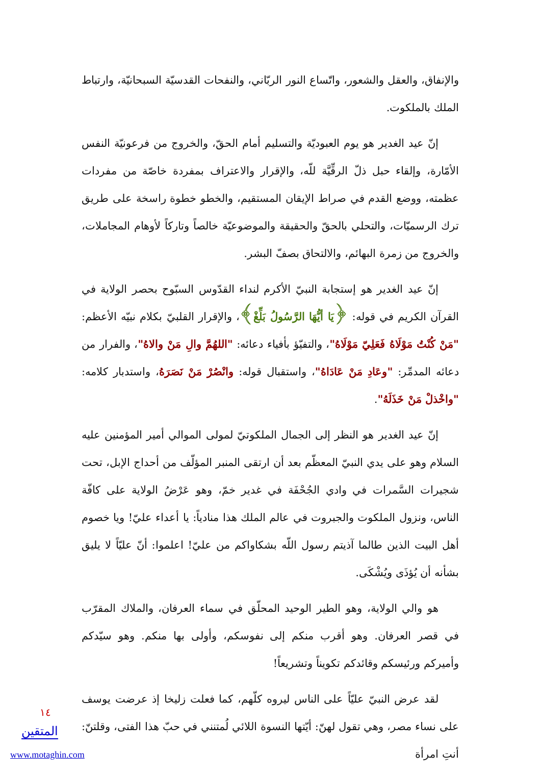والإنفاق، والعقل والشعور، واتّساع النور الربّاني، والنفحات القدسيّة السبحانيّة، وارتباط الملك بالملكوت.
إنّ عيد الغدير هو يوم العبوديّة والتسليم أمام الحقّ، والخروج من فرعونيّة النفس الأمّارة، وإلقاء حبل ذلّ الرقِّيَّة للّه، والإقرار والاعتراف بمفردة خاصّة من مفردات عظمته، ووضع القدم في صراط الإيقان المستقيم، والخطو خطوة راسخة على طريق ترك الرسميّات، والتحلي بالحقّ والحقيقة والموضوعيّة خالصاً وتاركاً لأوهام المجاملات، والخروج من زمرة البهائم، والالتحاق بصفّ البشر.
إنّ عيد الغدير هو إستجابة النبيّ الأكرم لنداء القدّوس السبّوح بحصر الولاية في القرآن الكريم في قوله: ﴿يَا أيُّهَا الرَّسُولُ بَلِّغْ﴾، والإقرار القلبيّ بكلام نبيّه الأعظم: "مَنْ كُنْتُ مَوْلَاهُ فَعَلِيّ مَوْلَاهُ"، والتفيّؤ بأفياء دعائه: "اللهُمَّ والِ مَنْ والاهُ"، والفرار من دعائه المدمِّر: "وعَادِ مَنْ عَادَاهُ"، واستقبال قوله: وانْصُرْ مَنْ نَصَرَهُ، واستدبار كلامه: "واخْذلْ مَنْ خَذَلَهُ".
إنّ عيد الغدير هو النظر إلى الجمال الملكوتيّ لمولى الموالي أمير المؤمنين عليه السلام وهو على يدي النبيّ المعظّم بعد أن ارتقى المنبر المؤلّف من أحداج الإبل، تحت شجيرات السَّمرات في وادي الجُحْفَة في غدير خمّ، وهو عَرْضُ الولاية على كافّة الناس، ونزول الملكوت والجبروت في عالم الملك هذا منادياً: يا أعداء عليّ! ويا خصوم أهل البيت الذين طالما آذيتم رسول اللّه بشكاواكم من عليّ! اعلموا: أنّ عليّاً لا يليق بشأنه أن يُؤذَى ويُشْكَى.
هو والي الولاية، وهو الطير الوحيد المحلّق في سماء العرفان، والملاك المقرّب في قصر العرفان. وهو أقرب منكم إلى نفوسكم، وأولى بها منكم. وهو سيّدكم وأميركم ورئيسكم وقائدكم تكويناً وتشريعاً!
لقد عرض النبيّ عليّاً على الناس ليروه كلّهم، كما فعلت زليخا إذ عرضت يوسف على نساء مصر، وهي تقول لهنّ: أيّتها النسوة اللائي لُمتنني في حبّ هذا الفتى، وقلتنّ: أنتِ امرأة
١٤
المتقين
www.motaghin.com